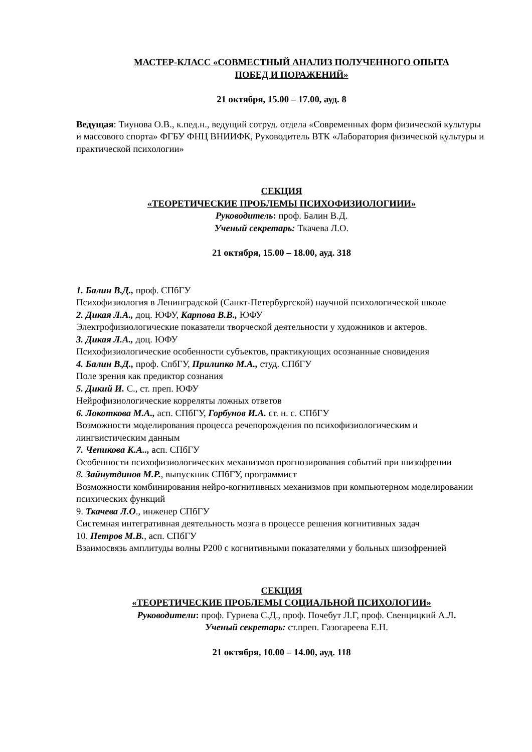МАСТЕР-КЛАСС «СОВМЕСТНЫЙ АНАЛИЗ ПОЛУЧЕННОГО ОПЫТА
ПОБЕД И ПОРАЖЕНИЙ»
21 октября, 15.00 – 17.00, ауд. 8
Ведущая: Тиунова О.В., к.пед.н., ведущий сотруд. отдела «Современных форм физической культуры и массового спорта» ФГБУ ФНЦ ВНИИФК, Руководитель ВТК «Лаборатория физической культуры и практической психологии»
СЕКЦИЯ
«ТЕОРЕТИЧЕСКИЕ ПРОБЛЕМЫ ПСИХОФИЗИОЛОГИИИ»
Руководитель: проф. Балин В.Д.
Ученый секретарь: Ткачева Л.О.
21 октября, 15.00 – 18.00, ауд. 318
1. Балин В.Д., проф. СПбГУ
Психофизиология в Ленинградской (Санкт-Петербургской) научной психологической школе
2. Дикая Л.А., доц. ЮФУ, Карпова В.В., ЮФУ
Электрофизиологические показатели творческой деятельности у художников и актеров.
3. Дикая Л.А., доц. ЮФУ
Психофизиологические особенности субъектов, практикующих осознанные сновидения
4. Балин В.Д., проф. СпбГУ, Прилипко М.А., студ. СПбГУ
Поле зрения как предиктор сознания
5. Дикий И. С., ст. преп. ЮФУ
Нейрофизиологические корреляты ложных ответов
6. Локоткова М.А., асп. СПбГУ, Горбунов И.А. ст. н. с. СПбГУ
Возможности моделирования процесса речепорождения по психофизиологическим и лингвистическим данным
7. Чепикова К.А.., асп. СПбГУ
Особенности психофизиологических механизмов прогнозирования событий при шизофрении
8. Зайнутдинов М.Р., выпускник СПбГУ, программист
Возможности комбинирования нейро-когнитивных механизмов при компьютерном моделировании психических функций
9. Ткачева Л.О., инженер СПбГУ
Системная интегративная деятельность мозга в процессе решения когнитивных задач
10. Петров М.В., асп. СПбГУ
Взаимосвязь амплитуды волны Р200 с когнитивными показателями у больных шизофренией
СЕКЦИЯ
«ТЕОРЕТИЧЕСКИЕ ПРОБЛЕМЫ СОЦИАЛЬНОЙ ПСИХОЛОГИИ»
Руководители: проф. Гуриева С.Д., проф. Почебут Л.Г, проф. Свенцицкий А.Л.
Ученый секретарь: ст.преп. Газогареева Е.Н.
21 октября, 10.00 – 14.00, ауд. 118